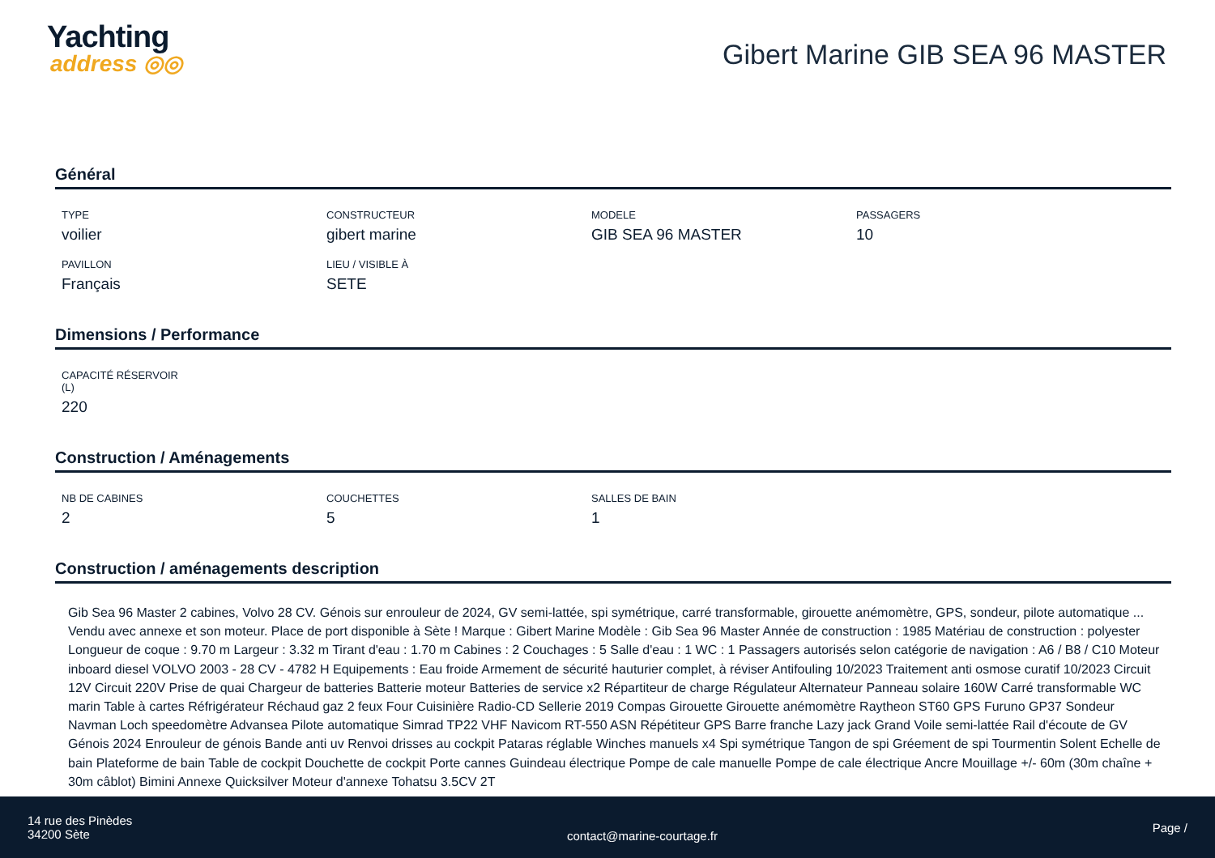Yachting
address ◎◎
Gibert Marine GIB SEA 96 MASTER
Général
TYPE
voilier
CONSTRUCTEUR
gibert marine
MODELE
GIB SEA 96 MASTER
PASSAGERS
10
PAVILLON
Français
LIEU / VISIBLE À
SETE
Dimensions / Performance
CAPACITÉ RÉSERVOIR
(L)
220
Construction / Aménagements
NB DE CABINES
2
COUCHETTES
5
SALLES DE BAIN
1
Construction / aménagements description
Gib Sea 96 Master 2 cabines, Volvo 28 CV. Génois sur enrouleur de 2024, GV semi-lattée, spi symétrique, carré transformable, girouette anémomètre, GPS, sondeur, pilote automatique ... Vendu avec annexe et son moteur. Place de port disponible à Sète ! Marque : Gibert Marine Modèle : Gib Sea 96 Master Année de construction : 1985 Matériau de construction : polyester Longueur de coque : 9.70 m Largeur : 3.32 m Tirant d'eau : 1.70 m Cabines : 2 Couchages : 5 Salle d'eau : 1 WC : 1 Passagers autorisés selon catégorie de navigation : A6 / B8 / C10 Moteur inboard diesel VOLVO 2003 - 28 CV - 4782 H Equipements : Eau froide Armement de sécurité hauturier complet, à réviser Antifouling 10/2023 Traitement anti osmose curatif 10/2023 Circuit 12V Circuit 220V Prise de quai Chargeur de batteries Batterie moteur Batteries de service x2 Répartiteur de charge Régulateur Alternateur Panneau solaire 160W Carré transformable WC marin Table à cartes Réfrigérateur Réchaud gaz 2 feux Four Cuisinière Radio-CD Sellerie 2019 Compas Girouette Girouette anémomètre Raytheon ST60 GPS Furuno GP37 Sondeur Navman Loch speedomètre Advansea Pilote automatique Simrad TP22 VHF Navicom RT-550 ASN Répétiteur GPS Barre franche Lazy jack Grand Voile semi-lattée Rail d'écoute de GV Génois 2024 Enrouleur de génois Bande anti uv Renvoi drisses au cockpit Pataras réglable Winches manuels x4 Spi symétrique Tangon de spi Gréement de spi Tourmentin Solent Echelle de bain Plateforme de bain Table de cockpit Douchette de cockpit Porte cannes Guindeau électrique Pompe de cale manuelle Pompe de cale électrique Ancre Mouillage +/- 60m (30m chaîne + 30m câblot) Bimini Annexe Quicksilver Moteur d'annexe Tohatsu 3.5CV 2T
14 rue des Pinèdes
34200 Sète
contact@marine-courtage.fr
Page /